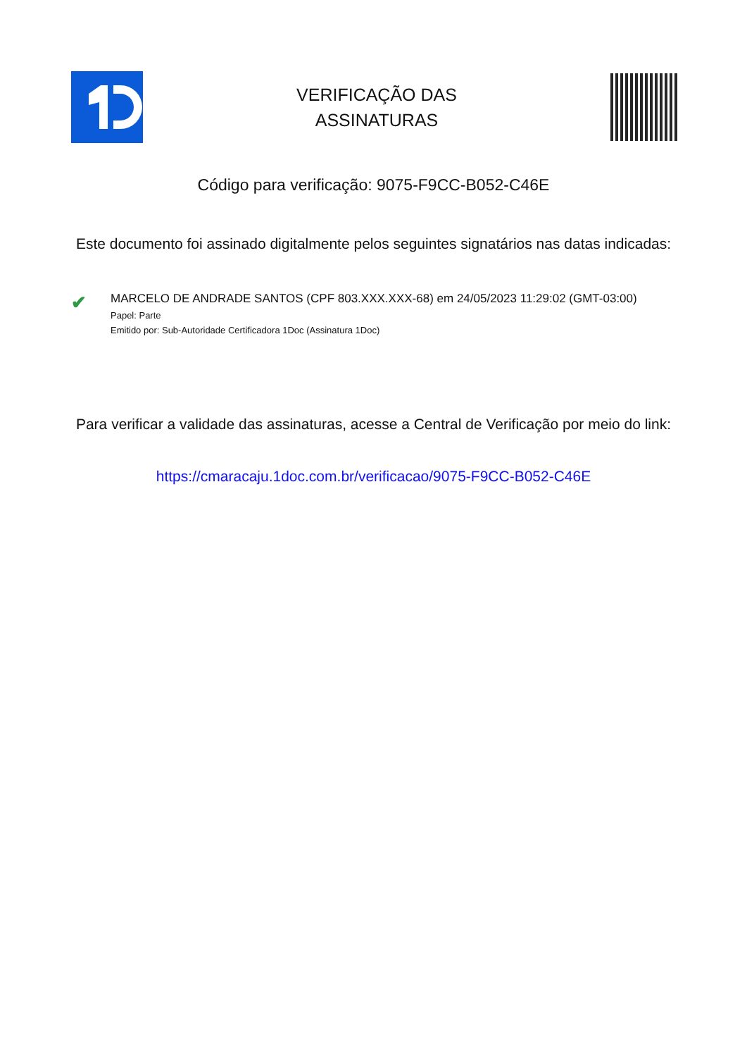VERIFICAÇÃO DAS
ASSINATURAS
Código para verificação: 9075-F9CC-B052-C46E
Este documento foi assinado digitalmente pelos seguintes signatários nas datas indicadas:
✔
MARCELO DE ANDRADE SANTOS (CPF 803.XXX.XXX-68) em 24/05/2023 11:29:02 (GMT-03:00)
Papel: Parte
Emitido por: Sub-Autoridade Certificadora 1Doc (Assinatura 1Doc)
Para verificar a validade das assinaturas, acesse a Central de Verificação por meio do link:
https://cmaracaju.1doc.com.br/verificacao/9075-F9CC-B052-C46E